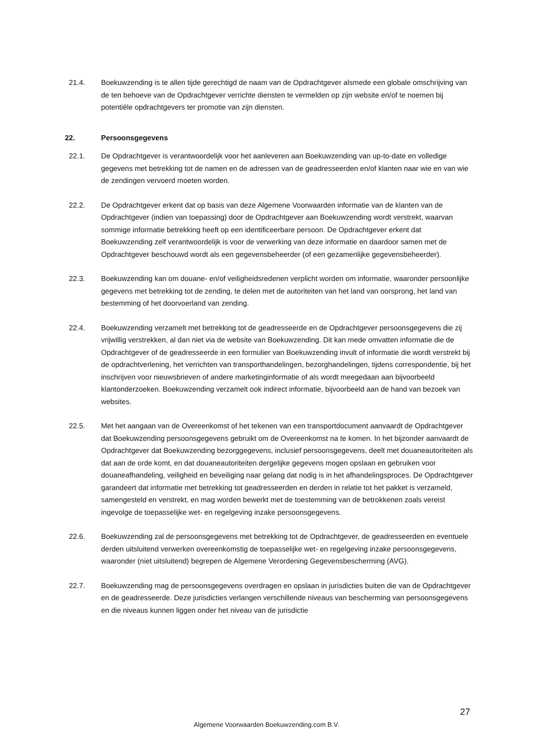21.4. Boekuwzending is te allen tijde gerechtigd de naam van de Opdrachtgever alsmede een globale omschrijving van de ten behoeve van de Opdrachtgever verrichte diensten te vermelden op zijn website en/of te noemen bij potentiële opdrachtgevers ter promotie van zijn diensten.
22. Persoonsgegevens
22.1. De Opdrachtgever is verantwoordelijk voor het aanleveren aan Boekuwzending van up-to-date en volledige gegevens met betrekking tot de namen en de adressen van de geadresseerden en/of klanten naar wie en van wie de zendingen vervoerd moeten worden.
22.2. De Opdrachtgever erkent dat op basis van deze Algemene Voorwaarden informatie van de klanten van de Opdrachtgever (indien van toepassing) door de Opdrachtgever aan Boekuwzending wordt verstrekt, waarvan sommige informatie betrekking heeft op een identificeerbare persoon. De Opdrachtgever erkent dat Boekuwzending zelf verantwoordelijk is voor de verwerking van deze informatie en daardoor samen met de Opdrachtgever beschouwd wordt als een gegevensbeheerder (of een gezamenlijke gegevensbeheerder).
22.3. Boekuwzending kan om douane- en/of veiligheidsredenen verplicht worden om informatie, waaronder persoonlijke gegevens met betrekking tot de zending, te delen met de autoriteiten van het land van oorsprong, het land van bestemming of het doorvoerland van zending.
22.4. Boekuwzending verzamelt met betrekking tot de geadresseerde en de Opdrachtgever persoonsgegevens die zij vrijwillig verstrekken, al dan niet via de website van Boekuwzending. Dit kan mede omvatten informatie die de Opdrachtgever of de geadresseerde in een formulier van Boekuwzending invult of informatie die wordt verstrekt bij de opdrachtverlening, het verrichten van transporthandelingen, bezorghandelingen, tijdens correspondentie, bij het inschrijven voor nieuwsbrieven of andere marketinginformatie of als wordt meegedaan aan bijvoorbeeld klantonderzoeken. Boekuwzending verzamelt ook indirect informatie, bijvoorbeeld aan de hand van bezoek van websites.
22.5. Met het aangaan van de Overeenkomst of het tekenen van een transportdocument aanvaardt de Opdrachtgever dat Boekuwzending persoonsgegevens gebruikt om de Overeenkomst na te komen. In het bijzonder aanvaardt de Opdrachtgever dat Boekuwzending bezorggegevens, inclusief persoonsgegevens, deelt met douaneautoriteiten als dat aan de orde komt, en dat douaneautoriteiten dergelijke gegevens mogen opslaan en gebruiken voor douaneafhandeling, veiligheid en beveiliging naar gelang dat nodig is in het afhandelingsproces. De Opdrachtgever garandeert dat informatie met betrekking tot geadresseerden en derden in relatie tot het pakket is verzameld, samengesteld en verstrekt, en mag worden bewerkt met de toestemming van de betrokkenen zoals vereist ingevolge de toepasselijke wet- en regelgeving inzake persoonsgegevens.
22.6. Boekuwzending zal de persoonsgegevens met betrekking tot de Opdrachtgever, de geadresseerden en eventuele derden uitsluitend verwerken overeenkomstig de toepasselijke wet- en regelgeving inzake persoonsgegevens, waaronder (niet uitsluitend) begrepen de Algemene Verordening Gegevensbescherming (AVG).
22.7. Boekuwzending mag de persoonsgegevens overdragen en opslaan in jurisdicties buiten die van de Opdrachtgever en de geadresseerde. Deze jurisdicties verlangen verschillende niveaus van bescherming van persoonsgegevens en die niveaus kunnen liggen onder het niveau van de jurisdictie
27
Algemene Voorwaarden Boekuwzending.com B.V.